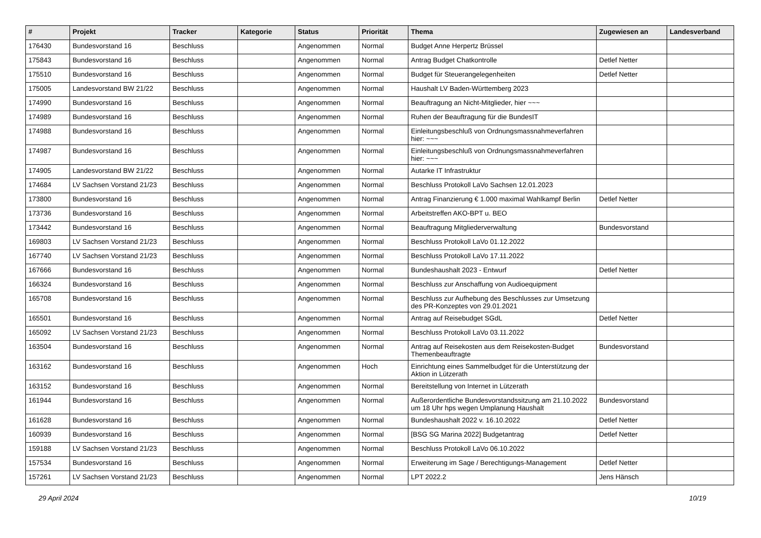| # | Projekt | Tracker | Kategorie | Status | Priorität | Thema | Zugewiesen an | Landesverband |
| --- | --- | --- | --- | --- | --- | --- | --- | --- |
| 176430 | Bundesvorstand 16 | Beschluss | | Angenommen | Normal | Budget Anne Herpertz Brüssel | | |
| 175843 | Bundesvorstand 16 | Beschluss | | Angenommen | Normal | Antrag Budget Chatkontrolle | Detlef Netter | |
| 175510 | Bundesvorstand 16 | Beschluss | | Angenommen | Normal | Budget für Steuerangelegenheiten | Detlef Netter | |
| 175005 | Landesvorstand BW 21/22 | Beschluss | | Angenommen | Normal | Haushalt LV Baden-Württemberg 2023 | | |
| 174990 | Bundesvorstand 16 | Beschluss | | Angenommen | Normal | Beauftragung an Nicht-Mitglieder, hier ~~~ | | |
| 174989 | Bundesvorstand 16 | Beschluss | | Angenommen | Normal | Ruhen der Beauftragung für die BundesIT | | |
| 174988 | Bundesvorstand 16 | Beschluss | | Angenommen | Normal | Einleitungsbeschluß von Ordnungsmassnahmeverfahren hier: ~~~ | | |
| 174987 | Bundesvorstand 16 | Beschluss | | Angenommen | Normal | Einleitungsbeschluß von Ordnungsmassnahmeverfahren hier: ~~~ | | |
| 174905 | Landesvorstand BW 21/22 | Beschluss | | Angenommen | Normal | Autarke IT Infrastruktur | | |
| 174684 | LV Sachsen Vorstand 21/23 | Beschluss | | Angenommen | Normal | Beschluss Protokoll LaVo Sachsen 12.01.2023 | | |
| 173800 | Bundesvorstand 16 | Beschluss | | Angenommen | Normal | Antrag Finanzierung € 1.000 maximal Wahlkampf Berlin | Detlef Netter | |
| 173736 | Bundesvorstand 16 | Beschluss | | Angenommen | Normal | Arbeitstreffen AKO-BPT u. BEO | | |
| 173442 | Bundesvorstand 16 | Beschluss | | Angenommen | Normal | Beauftragung Mitgliederverwaltung | Bundesvorstand | |
| 169803 | LV Sachsen Vorstand 21/23 | Beschluss | | Angenommen | Normal | Beschluss Protokoll LaVo 01.12.2022 | | |
| 167740 | LV Sachsen Vorstand 21/23 | Beschluss | | Angenommen | Normal | Beschluss Protokoll LaVo 17.11.2022 | | |
| 167666 | Bundesvorstand 16 | Beschluss | | Angenommen | Normal | Bundeshaushalt 2023 - Entwurf | Detlef Netter | |
| 166324 | Bundesvorstand 16 | Beschluss | | Angenommen | Normal | Beschluss zur Anschaffung von Audioequipment | | |
| 165708 | Bundesvorstand 16 | Beschluss | | Angenommen | Normal | Beschluss zur Aufhebung des Beschlusses zur Umsetzung des PR-Konzeptes von 29.01.2021 | | |
| 165501 | Bundesvorstand 16 | Beschluss | | Angenommen | Normal | Antrag auf Reisebudget SGdL | Detlef Netter | |
| 165092 | LV Sachsen Vorstand 21/23 | Beschluss | | Angenommen | Normal | Beschluss Protokoll LaVo 03.11.2022 | | |
| 163504 | Bundesvorstand 16 | Beschluss | | Angenommen | Normal | Antrag auf Reisekosten aus dem Reisekosten-Budget Themenbeauftragte | Bundesvorstand | |
| 163162 | Bundesvorstand 16 | Beschluss | | Angenommen | Hoch | Einrichtung eines Sammelbudget für die Unterstützung der Aktion in Lützerath | | |
| 163152 | Bundesvorstand 16 | Beschluss | | Angenommen | Normal | Bereitstellung von Internet in Lützerath | | |
| 161944 | Bundesvorstand 16 | Beschluss | | Angenommen | Normal | Außerordentliche Bundesvorstandssitzung am 21.10.2022 um 18 Uhr hps wegen Umplanung Haushalt | Bundesvorstand | |
| 161628 | Bundesvorstand 16 | Beschluss | | Angenommen | Normal | Bundeshaushalt 2022 v. 16.10.2022 | Detlef Netter | |
| 160939 | Bundesvorstand 16 | Beschluss | | Angenommen | Normal | [BSG SG Marina 2022] Budgetantrag | Detlef Netter | |
| 159188 | LV Sachsen Vorstand 21/23 | Beschluss | | Angenommen | Normal | Beschluss Protokoll LaVo 06.10.2022 | | |
| 157534 | Bundesvorstand 16 | Beschluss | | Angenommen | Normal | Erweiterung im Sage / Berechtigungs-Management | Detlef Netter | |
| 157261 | LV Sachsen Vorstand 21/23 | Beschluss | | Angenommen | Normal | LPT 2022.2 | Jens Hänsch | |
29 April 2024 10/19